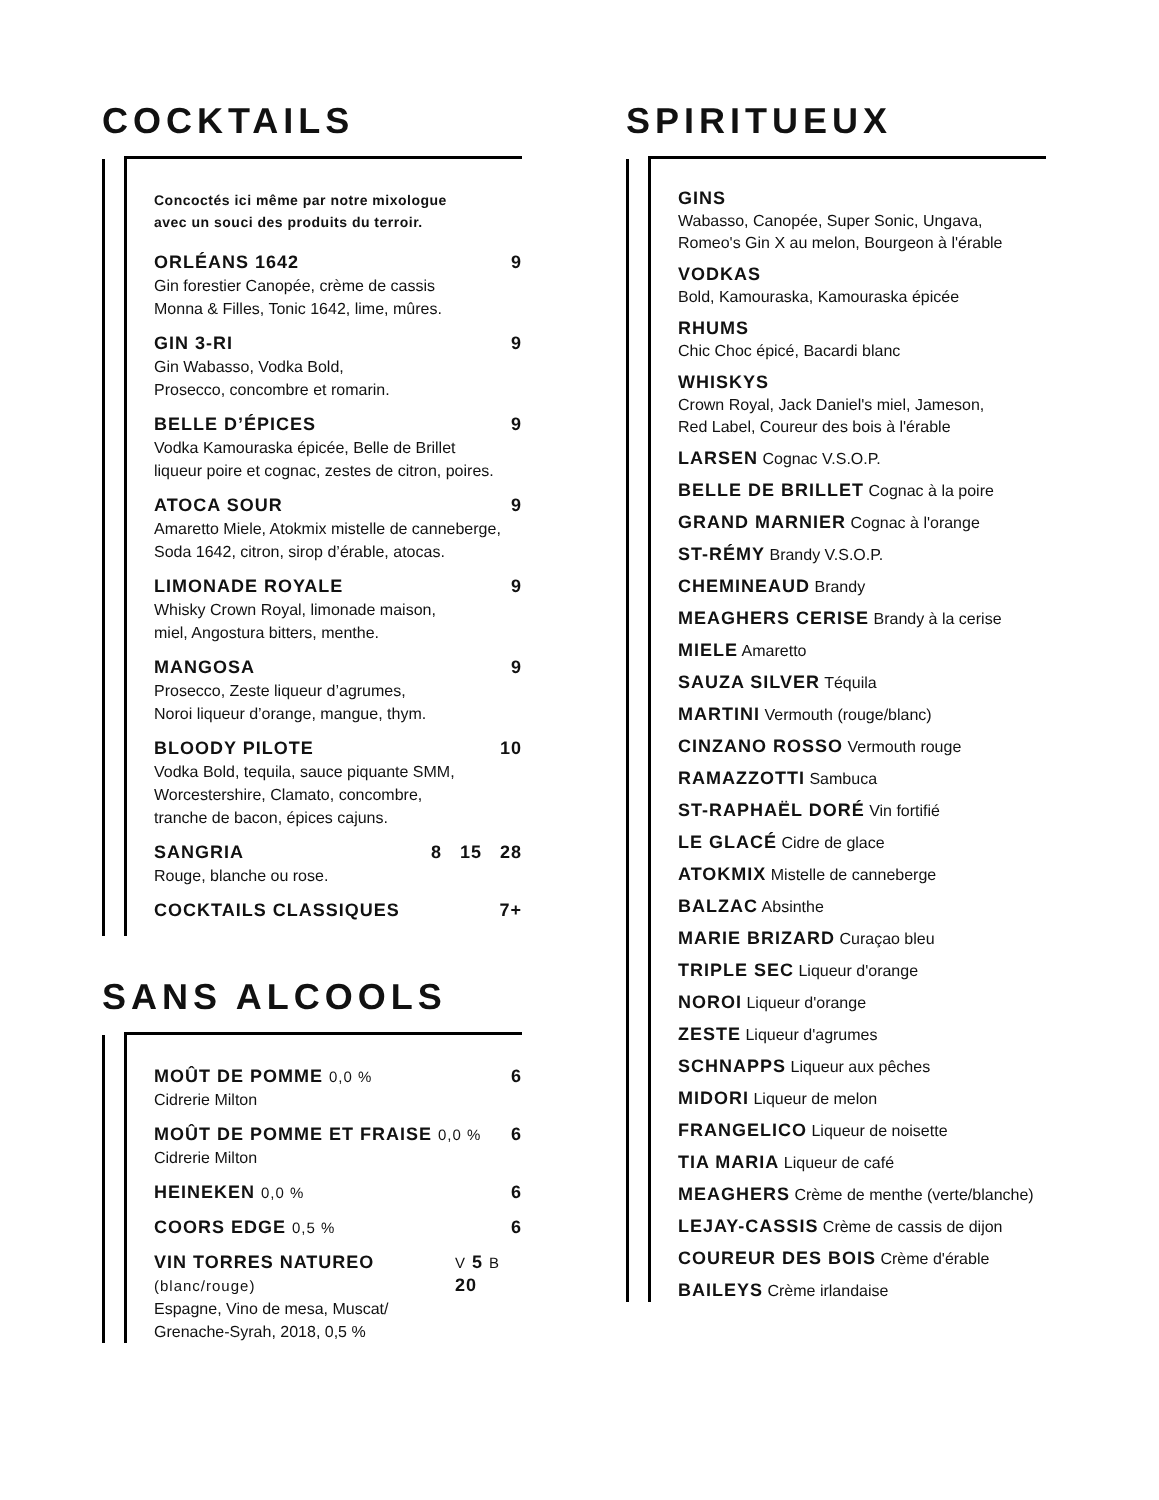COCKTAILS
Concoctés ici même par notre mixologue
avec un souci des produits du terroir.
ORLÉANS 1642 9
Gin forestier Canopée, crème de cassis
Monna & Filles, Tonic 1642, lime, mûres.
GIN 3-RI 9
Gin Wabasso, Vodka Bold,
Prosecco, concombre et romarin.
BELLE D’ÉPICES 9
Vodka Kamouraska épicée, Belle de Brillet
liqueur poire et cognac, zestes de citron, poires.
ATOCA SOUR 9
Amaretto Miele, Atokmix mistelle de canneberge,
Soda 1642, citron, sirop d’érable, atocas.
LIMONADE ROYALE 9
Whisky Crown Royal, limonade maison,
miel, Angostura bitters, menthe.
MANGOSA 9
Prosecco, Zeste liqueur d’agrumes,
Noroi liqueur d’orange, mangue, thym.
BLOODY PILOTE 10
Vodka Bold, tequila, sauce piquante SMM,
Worcestershire, Clamato, concombre,
tranche de bacon, épices cajuns.
SANGRIA 8 15 28
Rouge, blanche ou rose.
COCKTAILS CLASSIQUES 7+
SANS ALCOOLS
MOÛT DE POMME 0,0 % 6
Cidrerie Milton
MOÛT DE POMME ET FRAISE 0,0 % 6
Cidrerie Milton
HEINEKEN 0,0 % 6
COORS EDGE 0,5 % 6
VIN TORRES NATUREO (blanc/rouge) V 5 B 20
Espagne, Vino de mesa, Muscat/
Grenache-Syrah, 2018, 0,5 %
SPIRITUEUX
GINS
Wabasso, Canopée, Super Sonic, Ungava,
Romeo's Gin X au melon, Bourgeon à l'érable
VODKAS
Bold, Kamouraska, Kamouraska épicée
RHUMS
Chic Choc épicé, Bacardi blanc
WHISKYS
Crown Royal, Jack Daniel's miel, Jameson,
Red Label, Coureur des bois à l'érable
LARSEN Cognac V.S.O.P.
BELLE DE BRILLET Cognac à la poire
GRAND MARNIER Cognac à l'orange
ST-RÉMY Brandy V.S.O.P.
CHEMINEAUD Brandy
MEAGHERS CERISE Brandy à la cerise
MIELE Amaretto
SAUZA SILVER Téquila
MARTINI Vermouth (rouge/blanc)
CINZANO ROSSO Vermouth rouge
RAMAZZOTTI Sambuca
ST-RAPHAËL DORÉ Vin fortifié
LE GLACÉ Cidre de glace
ATOKMIX Mistelle de canneberge
BALZAC Absinthe
MARIE BRIZARD Curaçao bleu
TRIPLE SEC Liqueur d'orange
NOROI Liqueur d'orange
ZESTE Liqueur d'agrumes
SCHNAPPS Liqueur aux pêches
MIDORI Liqueur de melon
FRANGELICO Liqueur de noisette
TIA MARIA Liqueur de café
MEAGHERS Crème de menthe (verte/blanche)
LEJAY-CASSIS Crème de cassis de dijon
COUREUR DES BOIS Crème d'érable
BAILEYS Crème irlandaise